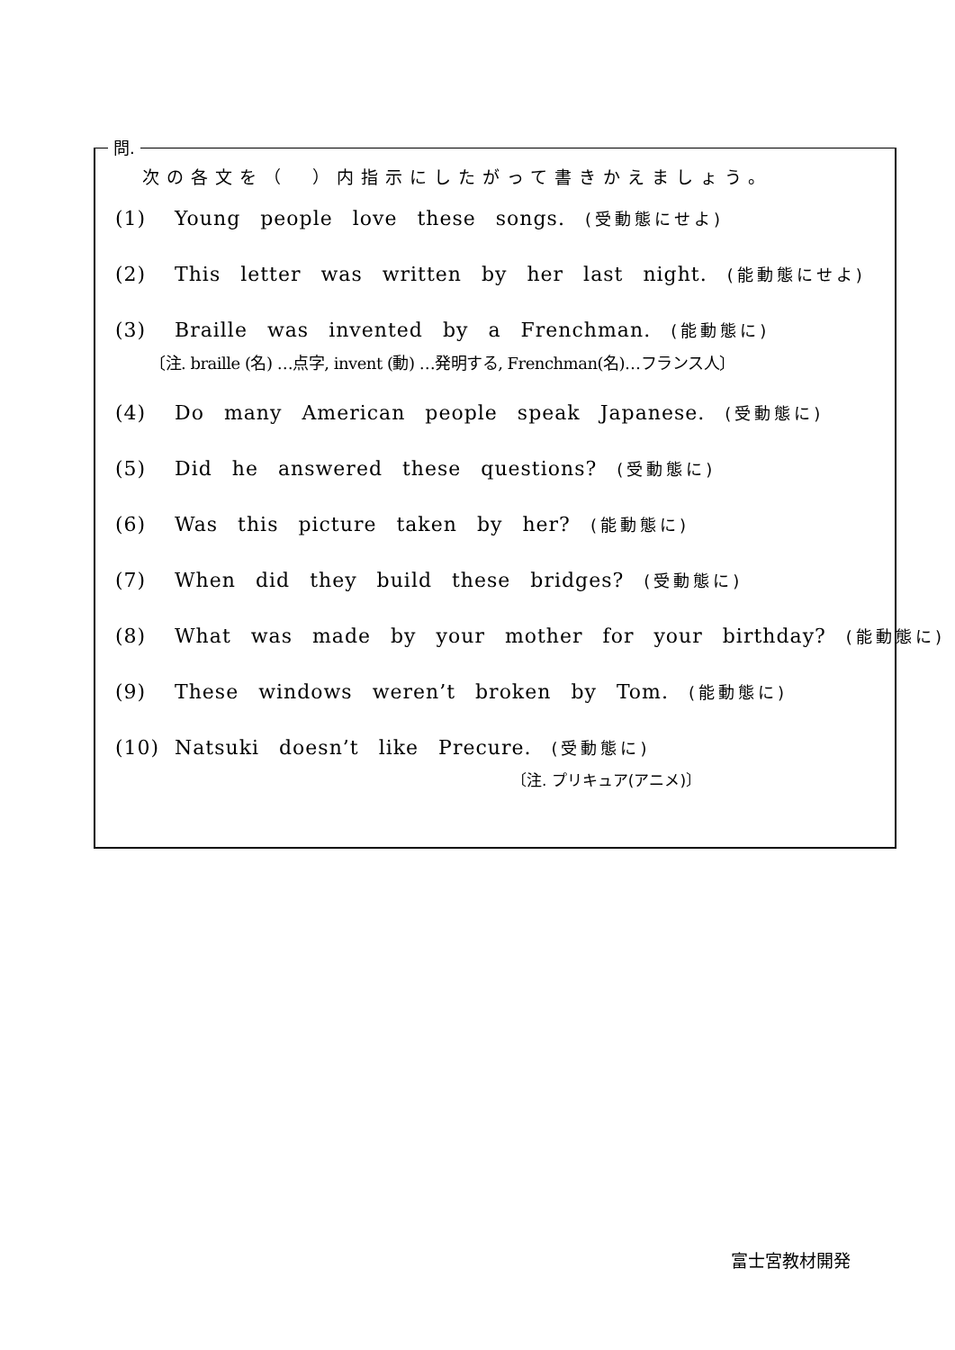問.
次の各文を（　）内指示にしたがって書きかえましょう。
(1) Young people love these songs. (受動態にせよ)
(2) This letter was written by her last night. (能動態にせよ)
(3) Braille was invented by a Frenchman. (能動態に)
〔注. braille (名) …点字, invent (動) …発明する, Frenchman(名)…フランス人〕
(4) Do many American people speak Japanese. (受動態に)
(5) Did he answered these questions? (受動態に)
(6) Was this picture taken by her? (能動態に)
(7) When did they build these bridges? (受動態に)
(8) What was made by your mother for your birthday? (能動態に)
(9) These windows weren’t broken by Tom. (能動態に)
(10) Natsuki doesn’t like Precure. (受動態に)
〔注. プリキュア(アニメ)〕
富士宮教材開発